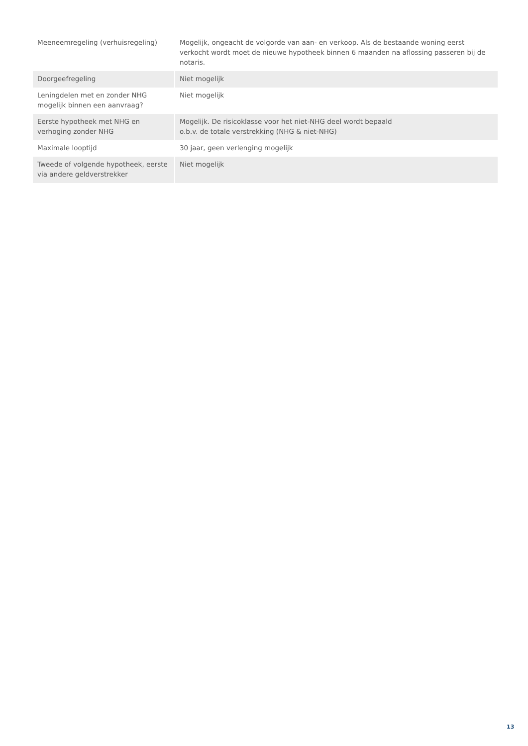| Meeneemregeling (verhuisregeling) | Mogelijk, ongeacht de volgorde van aan- en verkoop. Als de bestaande woning eerst verkocht wordt moet de nieuwe hypotheek binnen 6 maanden na aflossing passeren bij de notaris. |
| Doorgeefregeling | Niet mogelijk |
| Leningdelen met en zonder NHG mogelijk binnen een aanvraag? | Niet mogelijk |
| Eerste hypotheek met NHG en verhoging zonder NHG | Mogelijk. De risicoklasse voor het niet-NHG deel wordt bepaald o.b.v. de totale verstrekking (NHG & niet-NHG) |
| Maximale looptijd | 30 jaar, geen verlenging mogelijk |
| Tweede of volgende hypotheek, eerste via andere geldverstrekker | Niet mogelijk |
13